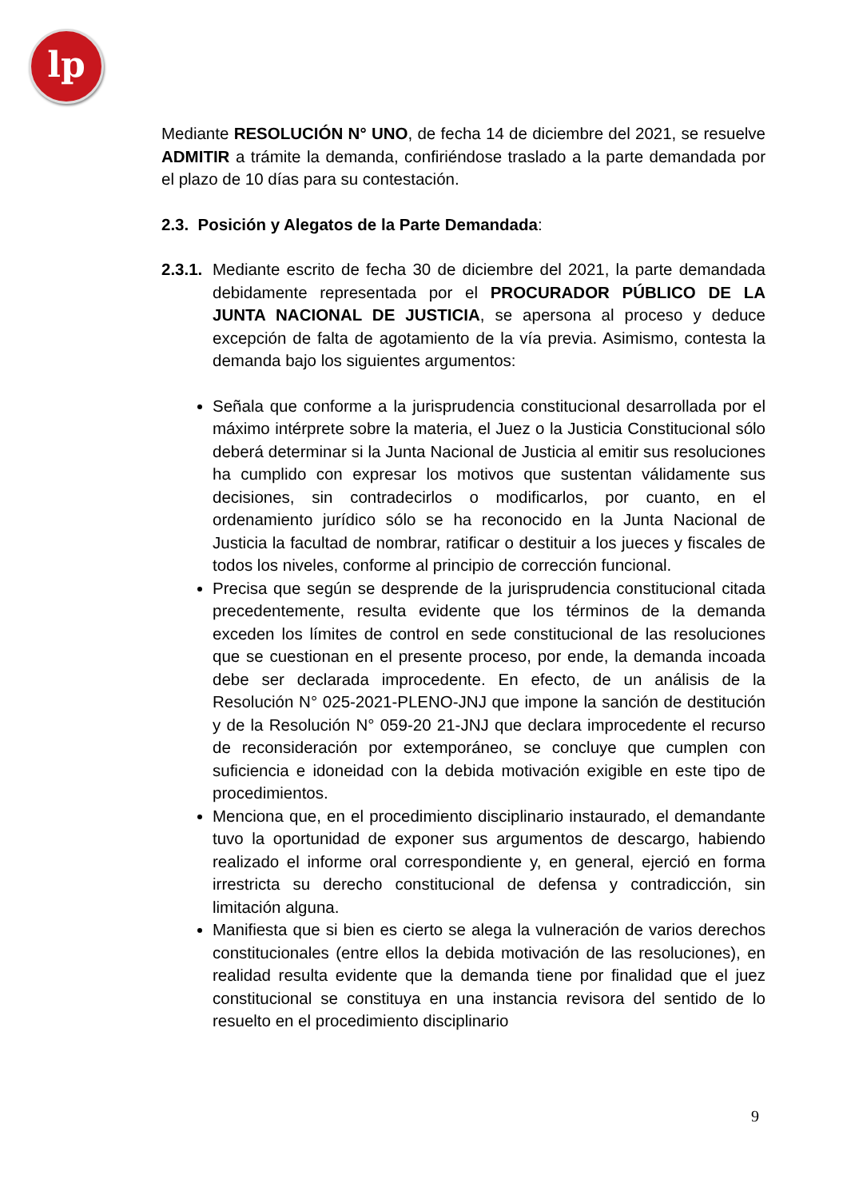lp
Mediante RESOLUCIÓN N° UNO, de fecha 14 de diciembre del 2021, se resuelve ADMITIR a trámite la demanda, confiriéndose traslado a la parte demandada por el plazo de 10 días para su contestación.
2.3. Posición y Alegatos de la Parte Demandada:
2.3.1.
Mediante escrito de fecha 30 de diciembre del 2021, la parte demandada debidamente representada por el PROCURADOR PÚBLICO DE LA JUNTA NACIONAL DE JUSTICIA, se apersona al proceso y deduce excepción de falta de agotamiento de la vía previa. Asimismo, contesta la demanda bajo los siguientes argumentos:
Señala que conforme a la jurisprudencia constitucional desarrollada por el máximo intérprete sobre la materia, el Juez o la Justicia Constitucional sólo deberá determinar si la Junta Nacional de Justicia al emitir sus resoluciones ha cumplido con expresar los motivos que sustentan válidamente sus decisiones, sin contradecirlos o modificarlos, por cuanto, en el ordenamiento jurídico sólo se ha reconocido en la Junta Nacional de Justicia la facultad de nombrar, ratificar o destituir a los jueces y fiscales de todos los niveles, conforme al principio de corrección funcional.
Precisa que según se desprende de la jurisprudencia constitucional citada precedentemente, resulta evidente que los términos de la demanda exceden los límites de control en sede constitucional de las resoluciones que se cuestionan en el presente proceso, por ende, la demanda incoada debe ser declarada improcedente. En efecto, de un análisis de la Resolución N° 025-2021-PLENO-JNJ que impone la sanción de destitución y de la Resolución N° 059-20 21-JNJ que declara improcedente el recurso de reconsideración por extemporáneo, se concluye que cumplen con suficiencia e idoneidad con la debida motivación exigible en este tipo de procedimientos.
Menciona que, en el procedimiento disciplinario instaurado, el demandante tuvo la oportunidad de exponer sus argumentos de descargo, habiendo realizado el informe oral correspondiente y, en general, ejerció en forma irrestricta su derecho constitucional de defensa y contradicción, sin limitación alguna.
Manifiesta que si bien es cierto se alega la vulneración de varios derechos constitucionales (entre ellos la debida motivación de las resoluciones), en realidad resulta evidente que la demanda tiene por finalidad que el juez constitucional se constituya en una instancia revisora del sentido de lo resuelto en el procedimiento disciplinario
9